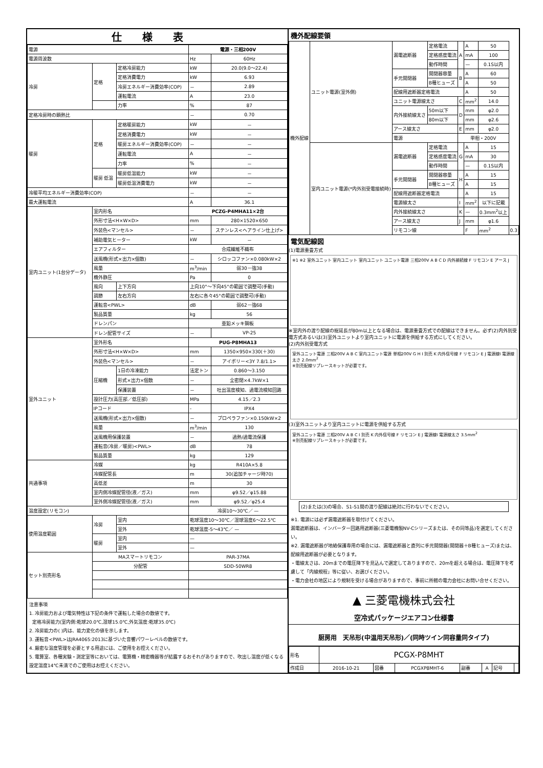仕様表
| 電源 | | | 電源・三相200V | |
| 電源周波数 | | | Hz | 60Hz |
| 冷房 | 定格 | 定格冷房能力 | kW | 20.0(9.0～22.4) |
| | | 定格消費電力 | kW | 6.93 |
| | | 冷房エネルギー消費効率(COP) | － | 2.89 |
| | | 運転電流 | A | 23.0 |
| | | 力率 | % | 87 |
| 定格冷房時の顕熱比 | | | － | 0.70 |
| 暖房 | 定格 | 定格暖房能力 | kW | － |
| | | 定格消費電力 | kW | － |
| | | 暖房エネルギー消費効率(COP) | － | － |
| | | 運転電流 | A | － |
| | | 力率 | % | － |
| | 暖房 低温 | 暖房低温能力 | kW | － |
| | | 暖房低温消費電力 | kW | － |
| 冷暖平均エネルギー消費効率(COP) | | | － | － |
| 最大運転電流 | | | A | 36.1 |
| 室内ユニット(1台分データ) | 室内形名 | | PCZG-P4MHA11×2台 | |
| | 外形寸法<H×W×D> | | mm | 280×1520×650 |
| | 外装色<マンセル> | | － | ステンレス<ヘアライン仕上げ> |
| | 補助電気ヒーター | | kW | － |
| | エアフィルター | | 合成繊維不織布 | |
| | 送風機(形式×出力×個数) | | － | シロッコファン×0.080kW×2 |
| | 風量 | | m<sup>3</sup>/min | 弱30－強38 |
| | 機外静圧 | | Pa | 0 |
| | 風向 | 上下方向 | 上向10°～下向45°の範囲で調整可(手動) | |
| | 調節 | 左右方向 | 左右に各々45°の範囲で調整可(手動) | |
| | 運転音<PWL> | | dB | 弱62－強68 |
| | 製品質量 | | kg | 56 |
| | ドレンパン | | 亜鉛メッキ鋼板 | |
| | ドレン配管サイズ | | － | VP-25 |
| 室外ユニット | 室外形名 | | PUG-P8MHA13 | |
| | 外形寸法<H×W×D> | | mm | 1350×950×330(＋30) |
| | 外装色<マンセル> | | － | アイボリー<3Y 7.8/1.1> |
| | 圧縮機 | 1日の冷凍能力 | 法定トン | 0.860～3.150 |
| | | 形式×出力×個数 | － | 全密閉×4.7kW×1 |
| | | 保護装置 | － | 吐出温度検知、過電流検知回路 |
| | 設計圧力(高圧部／低圧部) | | MPa | 4.15／2.3 |
| | IPコード | | - | IPX4 |
| | 送風機(形式×出力×個数) | | － | プロペラファン×0.150kW×2 |
| | 風量 | | m<sup>3</sup>/min | 130 |
| | 送風機用保護装置 | | － | 過熱/過電流保護 |
| | 運転音(冷房／暖房)<PWL> | | dB | 78 |
| | 製品質量 | | kg | 129 |
| 共通事項 | 冷媒 | | kg | R410A×5.8 |
| | 冷媒配管長 | | m | 30(追加チャージ時70) |
| | 高低差 | | m | 30 |
| | 室内側冷媒配管径(液／ガス) | | mm | φ9.52／φ15.88 |
| | 室外側冷媒配管径(液／ガス) | | mm | φ9.52／φ25.4 |
| 温度設定(リモコン) | | | 冷房10～30℃／ — | |
| 使用温度範囲 | 冷房 | 室内 | 乾球温度10～30℃／湿球温度6～22.5℃ | |
| | | 室外 | 乾球温度-5～43℃／ — | |
| | 暖房 | 室内 | — | |
| | | 室外 | — | |
| セット別売形名 | MAスマートリモコン | | PAR-37MA | |
| | 分配管 | | SDD-50WR8 | |
注意事項
1. 冷房能力および電気特性は下記の条件で運転した場合の数値です。
定格冷房能力(室内側:乾球20.0℃,湿球15.0℃,外気温度:乾球35.0℃)
2. 冷房能力の( )内は、能力変化の値を示します。
3. 運転音<PWL>はJRA4065:2013に基づいた音響パワーレベルの数値です。
4. 厳密な温度管理を必要とする用途には、ご使用をお控えください。
5. 電算室、各種実験・測定室等においては、電算機・精密機器等が結露するおそれがありますので、吹出し温度が低くなる設定温度14℃未満でのご使用はお控えください。
機外配線要領
| 機外配線 | ユニット電源(室外側) | 漏電遮断器 | 定格電流 | A | A | 50 | |
| | | | 定格感度電流 | | mA | 100 | |
| | | | 動作時間 | | — | 0.1S以内 | |
| | | 手元開閉器 | 開閉器容量 | B | A | 60 | |
| | | | B種ヒューズ | | A | 50 | |
| | | 配線用遮断器定格電流 | | | A | 50 | |
| | | ユニット電源線太さ | | C | mm<sup>2</sup> | 14.0 | |
| | | 内外接続線太さ | 50m以下 | D | mm | φ2.0 | |
| | | | 80m以下 | | mm | φ2.6 | |
| | | アース線太さ | | E | mm | φ2.0 | |
| | | 電源 | | 単相・200V | | | |
| | 室内ユニット電源(*内外別受電接続時) | 漏電遮断器 | 定格電流 | G | A | 15 | |
| | | | 定格感度電流 | | mA | 30 | |
| | | | 動作時間 | | — | 0.1S以内 | |
| | | 手元開閉器 | 開閉器容量 | H | A | 15 | |
| | | | B種ヒューズ | | A | 15 | |
| | | 配線用遮断器定格電流 | | | A | 15 | |
| | | 電源線太さ | | I | mm<sup>2</sup> | 以下に記載 | |
| | | 内外接続線太さ | | K | — | 0.3mm<sup>2</sup>以上 | |
| | | アース線太さ | | J | mm | φ1.6 | |
| | | リモコン線 | | | F | mm<sup>2</sup> | 0.3 |
電気配線図
(1)電源重畳方式
※1 ※2 室外ユニット 室内ユニット 室内ユニット ユニット電源 三相200V A B C D 内外接続線 F リモコン E アース J
※室内外の渡り配線の総延長が80m以上となる場合は、電源重畳方式での配線はできません。必ず(2)内外別受電方式あるいは(3)室外ユニットより室内ユニットに電源を供給する方式にしてください。
(2)内外別受電方式
室外ユニット電源 三相200V A B C 室内ユニット電源 単相200V G H I 別売 K 内外信号線 F リモコン E J 電源線I 電源線太さ 2.0mm<sup>2</sup>
※別売配線リプレースキットが必要です。
(3)室外ユニットより室内ユニットに電源を供給する方式
室外ユニット電源 三相200V A B C I 別売 K 内外信号線 F リモコン E J 電源線I 電源線太さ 3.5mm<sup>2</sup>
※別売配線リプレースキットが必要です。
(2)または(3)の場合、S1-S1間の渡り配線は絶対に行わないでください。
※1. 電源には必ず漏電遮断器を取付けてください。
漏電遮断器は、インバーター回路用遮断器(三菱電機製NV-Cシリーズまたは、その同等品)を選定してください。
※2. 漏電遮断器が地絡保護専用の場合には、漏電遮断器と直列に手元開閉器(開閉器＋B種ヒューズ)または、配線用遮断器が必要となります。
・電線太さは、20mまでの電圧降下を見込んで選定してありますので、20mを超える場合は、電圧降下を考慮して「内線規程」等に従い、お選びください。
・電力会社の地区により規制を受ける場合がありますので、事前に所轄の電力会社にお問い合せください。
▲ 三菱電機株式会社
空冷式パッケージエアコン仕様書
厨房用　天吊形(中温用天吊形)／(同時ツイン同容量同タイプ)
| 形名 | PCGX-P8MHT | | | | | | |
| 作成日 | 2016-10-21 | 図番 | PCGXP8MHT-6 | 副番 | A | 記号 | |